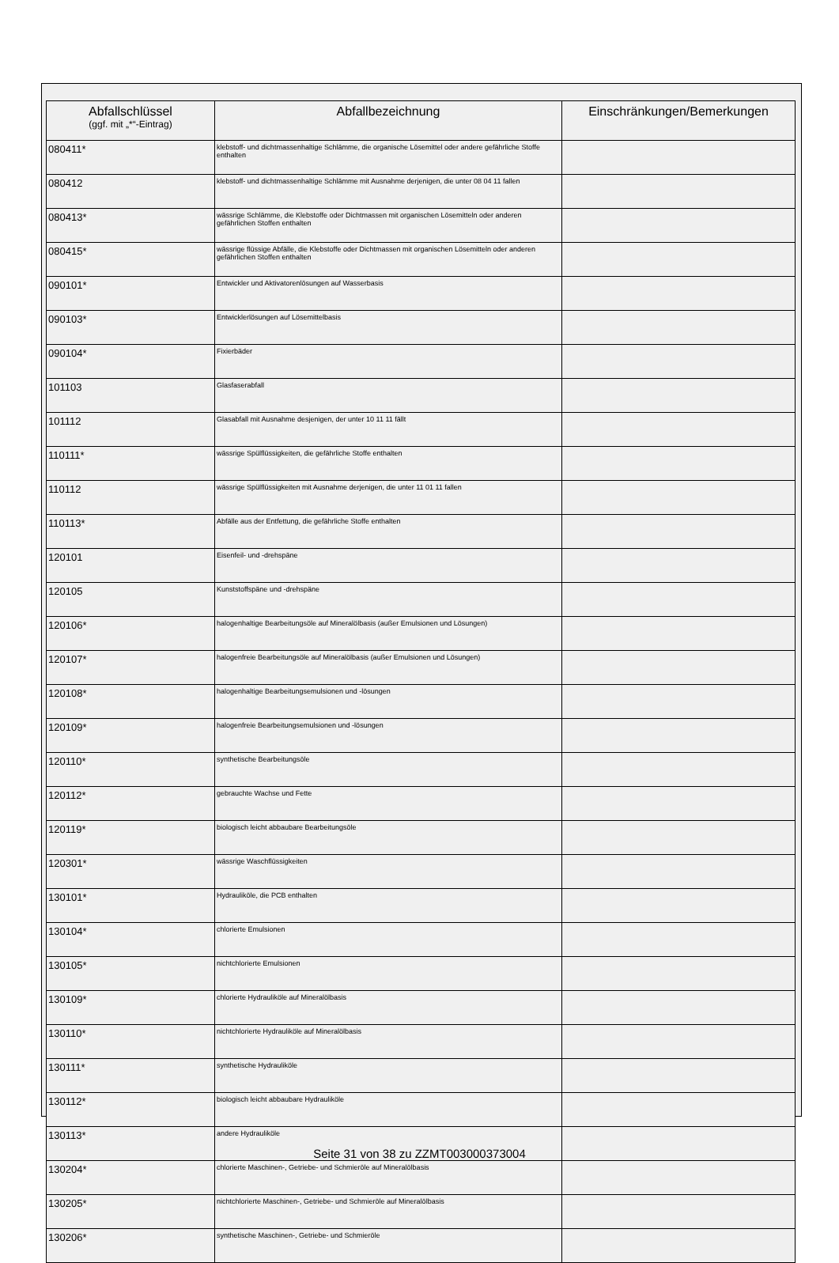| Abfallschlüssel (ggf. mit „*“-Eintrag) | Abfallbezeichnung | Einschränkungen/Bemerkungen |
| --- | --- | --- |
| 080411* | klebstoff- und dichtmassenhaltige Schlämme, die organische Lösemittel oder andere gefährliche Stoffe enthalten | |
| 080412 | klebstoff- und dichtmassenhaltige Schlämme mit Ausnahme derjenigen, die unter 08 04 11 fallen | |
| 080413* | wässrige Schlämme, die Klebstoffe oder Dichtmassen mit organischen Lösemitteln oder anderen gefährlichen Stoffen enthalten | |
| 080415* | wässrige flüssige Abfälle, die Klebstoffe oder Dichtmassen mit organischen Lösemitteln oder anderen gefährlichen Stoffen enthalten | |
| 090101* | Entwickler und Aktivatorenlösungen auf Wasserbasis | |
| 090103* | Entwicklerlösungen auf Lösemittelbasis | |
| 090104* | Fixierbäder | |
| 101103 | Glasfaserabfall | |
| 101112 | Glasabfall mit Ausnahme desjenigen, der unter 10 11 11 fällt | |
| 110111* | wässrige Spülflüssigkeiten, die gefährliche Stoffe enthalten | |
| 110112 | wässrige Spülflüssigkeiten mit Ausnahme derjenigen, die unter 11 01 11 fallen | |
| 110113* | Abfälle aus der Entfettung, die gefährliche Stoffe enthalten | |
| 120101 | Eisenfeil- und -drehspäne | |
| 120105 | Kunststoffspäne und -drehspäne | |
| 120106* | halogenhaltige Bearbeitungsöle auf Mineralölbasis (außer Emulsionen und Lösungen) | |
| 120107* | halogenfreie Bearbeitungsöle auf Mineralölbasis (außer Emulsionen und Lösungen) | |
| 120108* | halogenhaltige Bearbeitungsemulsionen und -lösungen | |
| 120109* | halogenfreie Bearbeitungsemulsionen und -lösungen | |
| 120110* | synthetische Bearbeitungsöle | |
| 120112* | gebrauchte Wachse und Fette | |
| 120119* | biologisch leicht abbaubare Bearbeitungsöle | |
| 120301* | wässrige Waschflüssigkeiten | |
| 130101* | Hydrauliköle, die PCB enthalten | |
| 130104* | chlorierte Emulsionen | |
| 130105* | nichtchlorierte Emulsionen | |
| 130109* | chlorierte Hydrauliköle auf Mineralölbasis | |
| 130110* | nichtchlorierte Hydrauliköle auf Mineralölbasis | |
| 130111* | synthetische Hydrauliköle | |
| 130112* | biologisch leicht abbaubare Hydrauliköle | |
| 130113* | andere Hydrauliköle | |
| 130204* | chlorierte Maschinen-, Getriebe- und Schmieröle auf Mineralölbasis | |
| 130205* | nichtchlorierte Maschinen-, Getriebe- und Schmieröle auf Mineralölbasis | |
| 130206* | synthetische Maschinen-, Getriebe- und Schmieröle | |
Seite 31 von 38 zu ZZMT003000373004